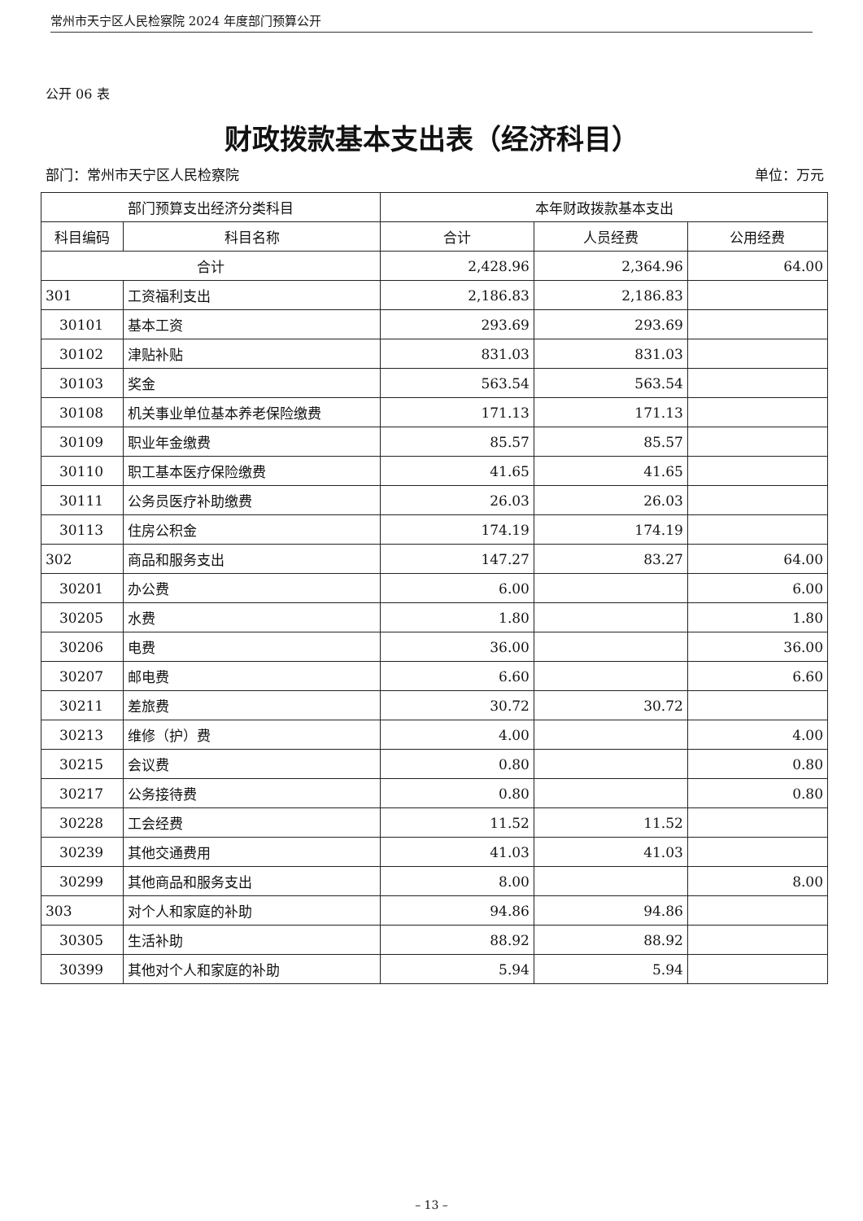常州市天宁区人民检察院 2024 年度部门预算公开
公开 06 表
财政拨款基本支出表（经济科目）
部门：常州市天宁区人民检察院 单位：万元
| 部门预算支出经济分类科目 | | 本年财政拨款基本支出 | | |
| --- | --- | --- | --- | --- |
| 科目编码 | 科目名称 | 合计 | 人员经费 | 公用经费 |
| 合计 | | 2,428.96 | 2,364.96 | 64.00 |
| 301 | 工资福利支出 | 2,186.83 | 2,186.83 | |
| 30101 | 基本工资 | 293.69 | 293.69 | |
| 30102 | 津贴补贴 | 831.03 | 831.03 | |
| 30103 | 奖金 | 563.54 | 563.54 | |
| 30108 | 机关事业单位基本养老保险缴费 | 171.13 | 171.13 | |
| 30109 | 职业年金缴费 | 85.57 | 85.57 | |
| 30110 | 职工基本医疗保险缴费 | 41.65 | 41.65 | |
| 30111 | 公务员医疗补助缴费 | 26.03 | 26.03 | |
| 30113 | 住房公积金 | 174.19 | 174.19 | |
| 302 | 商品和服务支出 | 147.27 | 83.27 | 64.00 |
| 30201 | 办公费 | 6.00 | | 6.00 |
| 30205 | 水费 | 1.80 | | 1.80 |
| 30206 | 电费 | 36.00 | | 36.00 |
| 30207 | 邮电费 | 6.60 | | 6.60 |
| 30211 | 差旅费 | 30.72 | 30.72 | |
| 30213 | 维修（护）费 | 4.00 | | 4.00 |
| 30215 | 会议费 | 0.80 | | 0.80 |
| 30217 | 公务接待费 | 0.80 | | 0.80 |
| 30228 | 工会经费 | 11.52 | 11.52 | |
| 30239 | 其他交通费用 | 41.03 | 41.03 | |
| 30299 | 其他商品和服务支出 | 8.00 | | 8.00 |
| 303 | 对个人和家庭的补助 | 94.86 | 94.86 | |
| 30305 | 生活补助 | 88.92 | 88.92 | |
| 30399 | 其他对个人和家庭的补助 | 5.94 | 5.94 | |
– 13 –